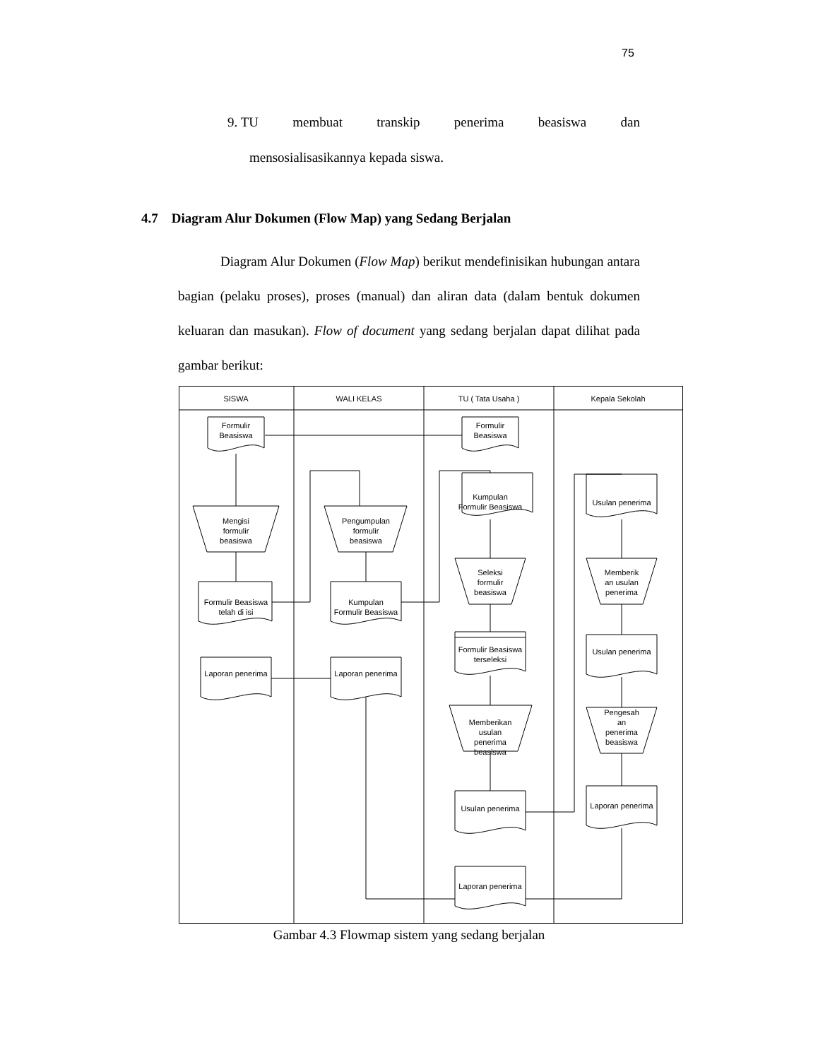75
9. TU membuat transkip penerima beasiswa dan
mensosialisasikannya kepada siswa.
4.7 Diagram Alur Dokumen (Flow Map) yang Sedang Berjalan
Diagram Alur Dokumen (Flow Map) berikut mendefinisikan hubungan antara bagian (pelaku proses), proses (manual) dan aliran data (dalam bentuk dokumen keluaran dan masukan). Flow of document yang sedang berjalan dapat dilihat pada gambar berikut:
SISWA
WALI KELAS
TU ( Tata Usaha )
Kepala Sekolah
Formulir
Beasiswa
Formulir
Beasiswa
Kumpulan
Formulir Beasiswa
Usulan penerima
Mengisi
formulir
beasiswa
Pengumpulan
formulir
beasiswa
Seleksi
formulir
beasiswa
Memberik
an usulan
penerima
Formulir Beasiswa
telah di isi
Kumpulan
Formulir Beasiswa
Formulir Beasiswa
terseleksi
Usulan penerima
Laporan penerima
Laporan penerima
Memberikan
usulan
penerima
beasiswa
Pengesah
an
penerima
beasiswa
Usulan penerima
Laporan penerima
Laporan penerima
Gambar 4.3 Flowmap sistem yang sedang berjalan